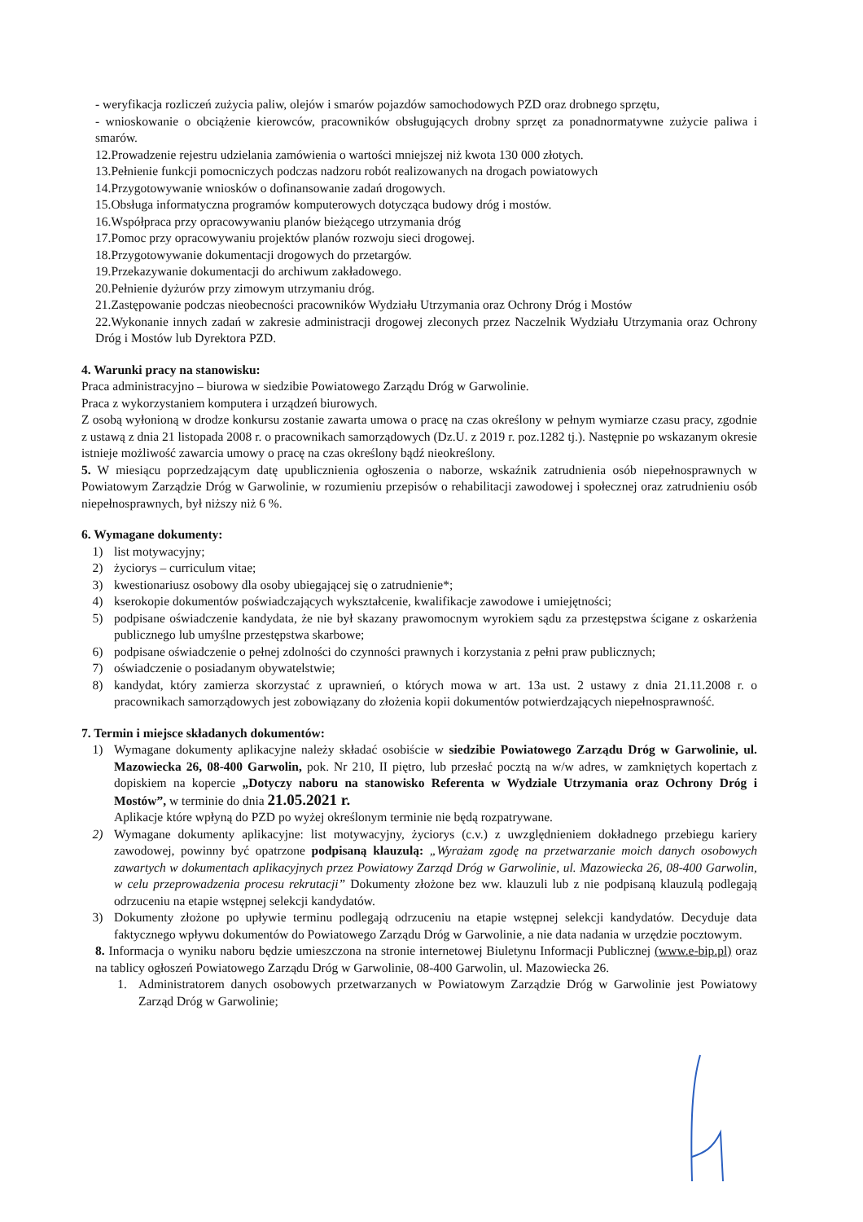- weryfikacja rozliczeń zużycia paliw, olejów i smarów pojazdów samochodowych PZD oraz drobnego sprzętu,
- wnioskowanie o obciążenie kierowców, pracowników obsługujących drobny sprzęt za ponadnormatywne zużycie paliwa i smarów.
12.Prowadzenie rejestru udzielania zamówienia o wartości mniejszej niż kwota 130 000 złotych.
13.Pełnienie funkcji pomocniczych podczas nadzoru robót realizowanych na drogach powiatowych
14.Przygotowywanie wniosków o dofinansowanie zadań drogowych.
15.Obsługa informatyczna programów komputerowych dotycząca budowy dróg i mostów.
16.Współpraca przy opracowywaniu planów bieżącego utrzymania dróg
17.Pomoc przy opracowywaniu projektów planów rozwoju sieci drogowej.
18.Przygotowywanie dokumentacji drogowych do przetargów.
19.Przekazywanie dokumentacji do archiwum zakładowego.
20.Pełnienie dyżurów przy zimowym utrzymaniu dróg.
21.Zastępowanie podczas nieobecności pracowników Wydziału Utrzymania oraz Ochrony Dróg i Mostów
22.Wykonanie innych zadań w zakresie administracji drogowej zleconych przez Naczelnik Wydziału Utrzymania oraz Ochrony Dróg i Mostów lub Dyrektora PZD.
4. Warunki pracy na stanowisku:
Praca administracyjno – biurowa w siedzibie Powiatowego Zarządu Dróg w Garwolinie.
Praca z wykorzystaniem komputera i urządzeń biurowych.
Z osobą wyłonioną w drodze konkursu zostanie zawarta umowa o pracę na czas określony w pełnym wymiarze czasu pracy, zgodnie z ustawą z dnia 21 listopada 2008 r. o pracownikach samorządowych (Dz.U. z 2019 r. poz.1282 tj.). Następnie po wskazanym okresie istnieje możliwość zawarcia umowy o pracę na czas określony bądź nieokreślony.
5. W miesiącu poprzedzającym datę upublicznienia ogłoszenia o naborze, wskaźnik zatrudnienia osób niepełnosprawnych w Powiatowym Zarządzie Dróg w Garwolinie, w rozumieniu przepisów o rehabilitacji zawodowej i społecznej oraz zatrudnieniu osób niepełnosprawnych, był niższy niż 6 %.
6. Wymagane dokumenty:
1) list motywacyjny;
2) życiorys – curriculum vitae;
3) kwestionariusz osobowy dla osoby ubiegającej się o zatrudnienie*;
4) kserokopie dokumentów poświadczających wykształcenie, kwalifikacje zawodowe i umiejętności;
5) podpisane oświadczenie kandydata, że nie był skazany prawomocnym wyrokiem sądu za przestępstwa ścigane z oskarżenia publicznego lub umyślne przestępstwa skarbowe;
6) podpisane oświadczenie o pełnej zdolności do czynności prawnych i korzystania z pełni praw publicznych;
7) oświadczenie o posiadanym obywatelstwie;
8) kandydat, który zamierza skorzystać z uprawnień, o których mowa w art. 13a ust. 2 ustawy z dnia 21.11.2008 r. o pracownikach samorządowych jest zobowiązany do złożenia kopii dokumentów potwierdzających niepełnosprawność.
7. Termin i miejsce składanych dokumentów:
1) Wymagane dokumenty aplikacyjne należy składać osobiście w siedzibie Powiatowego Zarządu Dróg w Garwolinie, ul. Mazowiecka 26, 08-400 Garwolin, pok. Nr 210, II piętro, lub przesłać pocztą na w/w adres, w zamkniętych kopertach z dopiskiem na kopercie „Dotyczy naboru na stanowisko Referenta w Wydziale Utrzymania oraz Ochrony Dróg i Mostów”, w terminie do dnia 21.05.2021 r.
Aplikacje które wpłyną do PZD po wyżej określonym terminie nie będą rozpatrywane.
2) Wymagane dokumenty aplikacyjne: list motywacyjny, życiorys (c.v.) z uwzględnieniem dokładnego przebiegu kariery zawodowej, powinny być opatrzone podpisaną klauzulą: „Wyrażam zgodę na przetwarzanie moich danych osobowych zawartych w dokumentach aplikacyjnych przez Powiatowy Zarząd Dróg w Garwolinie, ul. Mazowiecka 26, 08-400 Garwolin, w celu przeprowadzenia procesu rekrutacji” Dokumenty złożone bez ww. klauzuli lub z nie podpisaną klauzulą podlegają odrzuceniu na etapie wstępnej selekcji kandydatów.
3) Dokumenty złożone po upływie terminu podlegają odrzuceniu na etapie wstępnej selekcji kandydatów. Decyduje data faktycznego wpływu dokumentów do Powiatowego Zarządu Dróg w Garwolinie, a nie data nadania w urzędzie pocztowym.
8. Informacja o wyniku naboru będzie umieszczona na stronie internetowej Biuletynu Informacji Publicznej (www.e-bip.pl) oraz na tablicy ogłoszeń Powiatowego Zarządu Dróg w Garwolinie, 08-400 Garwolin, ul. Mazowiecka 26.
1. Administratorem danych osobowych przetwarzanych w Powiatowym Zarządzie Dróg w Garwolinie jest Powiatowy Zarząd Dróg w Garwolinie;